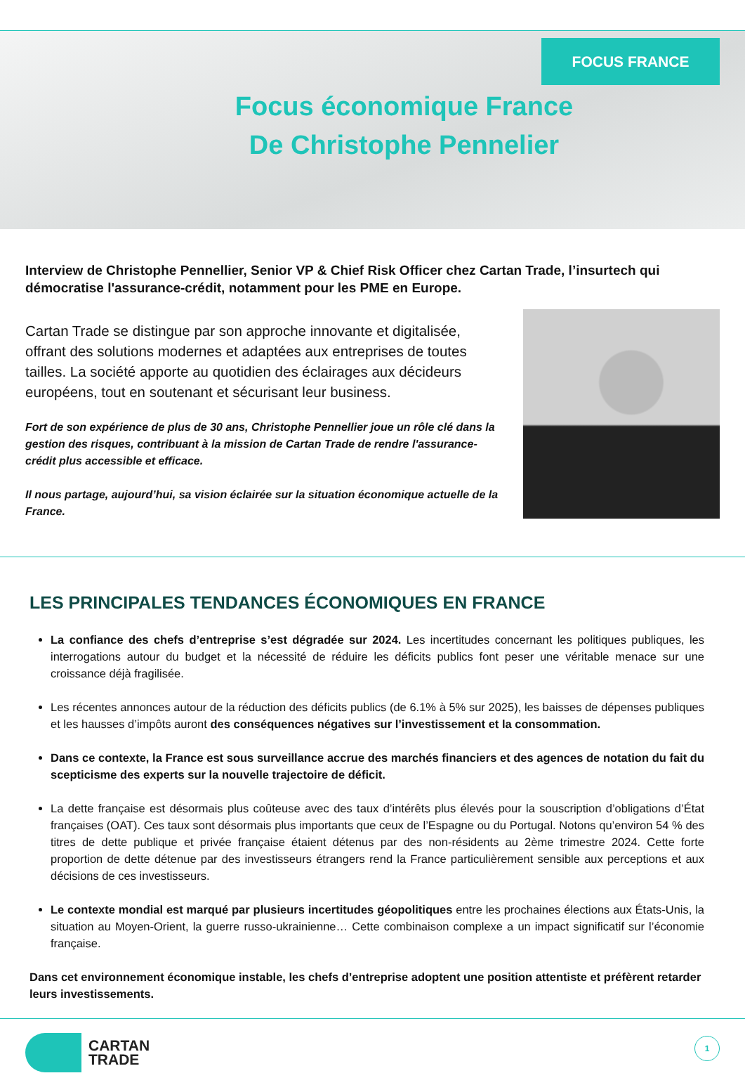FOCUS FRANCE
Focus économique France
De Christophe Pennelier
Interview de Christophe Pennellier, Senior VP & Chief Risk Officer chez Cartan Trade, l’insurtech qui démocratise l'assurance-crédit, notamment pour les PME en Europe.
Cartan Trade se distingue par son approche innovante et digitalisée, offrant des solutions modernes et adaptées aux entreprises de toutes tailles. La société apporte au quotidien des éclairages aux décideurs européens, tout en soutenant et sécurisant leur business.
Fort de son expérience de plus de 30 ans, Christophe Pennellier joue un rôle clé dans la gestion des risques, contribuant à la mission de Cartan Trade de rendre l'assurance-crédit plus accessible et efficace.
Il nous partage, aujourd’hui, sa vision éclairée sur la situation économique actuelle de la France.
LES PRINCIPALES TENDANCES ÉCONOMIQUES EN FRANCE
La confiance des chefs d’entreprise s’est dégradée sur 2024. Les incertitudes concernant les politiques publiques, les interrogations autour du budget et la nécessité de réduire les déficits publics font peser une véritable menace sur une croissance déjà fragilisée.
Les récentes annonces autour de la réduction des déficits publics (de 6.1% à 5% sur 2025), les baisses de dépenses publiques et les hausses d’impôts auront des conséquences négatives sur l’investissement et la consommation.
Dans ce contexte, la France est sous surveillance accrue des marchés financiers et des agences de notation du fait du scepticisme des experts sur la nouvelle trajectoire de déficit.
La dette française est désormais plus coûteuse avec des taux d’intérêts plus élevés pour la souscription d’obligations d’État françaises (OAT). Ces taux sont désormais plus importants que ceux de l’Espagne ou du Portugal. Notons qu’environ 54 % des titres de dette publique et privée française étaient détenus par des non-résidents au 2ème trimestre 2024. Cette forte proportion de dette détenue par des investisseurs étrangers rend la France particulièrement sensible aux perceptions et aux décisions de ces investisseurs.
Le contexte mondial est marqué par plusieurs incertitudes géopolitiques entre les prochaines élections aux États-Unis, la situation au Moyen-Orient, la guerre russo-ukrainienne… Cette combinaison complexe a un impact significatif sur l’économie française.
Dans cet environnement économique instable, les chefs d’entreprise adoptent une position attentiste et préfèrent retarder leurs investissements.
CARTAN
TRADE
1